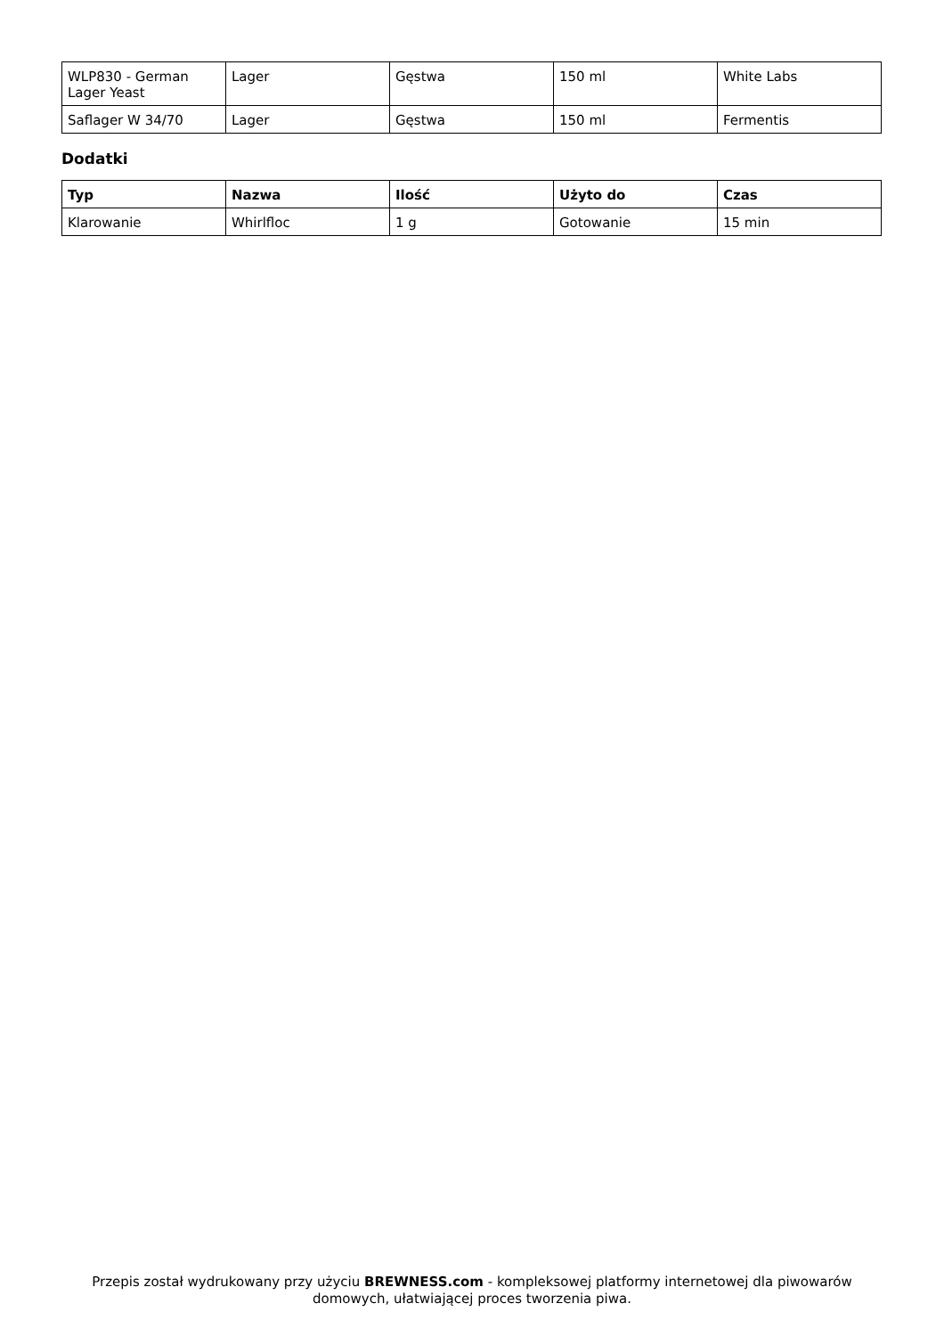| WLP830 - German Lager Yeast | Lager | Gęstwa | 150 ml | White Labs |
| Saflager W 34/70 | Lager | Gęstwa | 150 ml | Fermentis |
Dodatki
| Typ | Nazwa | Ilość | Użyto do | Czas |
| --- | --- | --- | --- | --- |
| Klarowanie | Whirlfloc | 1 g | Gotowanie | 15 min |
Przepis został wydrukowany przy użyciu BREWNESS.com - kompleksowej platformy internetowej dla piwowarów domowych, ułatwiającej proces tworzenia piwa.